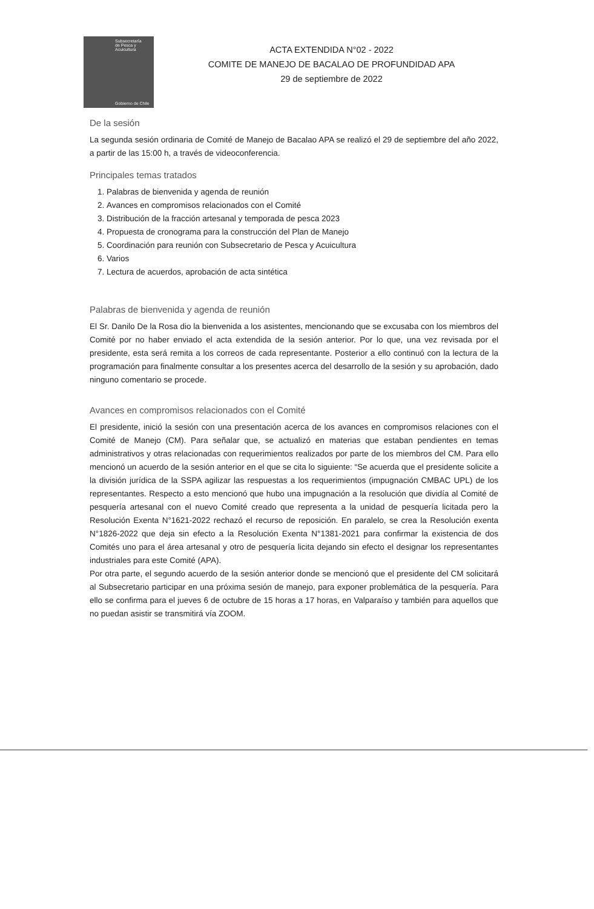Subsecretaría
de Pesca y
Acuicultura
Gobierno de Chile
ACTA EXTENDIDA N°02 - 2022
COMITE DE MANEJO DE BACALAO DE PROFUNDIDAD APA
29 de septiembre de 2022
De la sesión
La segunda sesión ordinaria de Comité de Manejo de Bacalao APA se realizó el 29 de septiembre del año 2022, a partir de las 15:00 h, a través de videoconferencia.
Principales temas tratados
1. Palabras de bienvenida y agenda de reunión
2. Avances en compromisos relacionados con el Comité
3. Distribución de la fracción artesanal y temporada de pesca 2023
4. Propuesta de cronograma para la construcción del Plan de Manejo
5. Coordinación para reunión con Subsecretario de Pesca y Acuicultura
6. Varios
7. Lectura de acuerdos, aprobación de acta sintética
Palabras de bienvenida y agenda de reunión
El Sr. Danilo De la Rosa dio la bienvenida a los asistentes, mencionando que se excusaba con los miembros del Comité por no haber enviado el acta extendida de la sesión anterior. Por lo que, una vez revisada por el presidente, esta será remita a los correos de cada representante. Posterior a ello continuó con la lectura de la programación para finalmente consultar a los presentes acerca del desarrollo de la sesión y su aprobación, dado ninguno comentario se procede.
Avances en compromisos relacionados con el Comité
El presidente, inició la sesión con una presentación acerca de los avances en compromisos relaciones con el Comité de Manejo (CM). Para señalar que, se actualizó en materias que estaban pendientes en temas administrativos y otras relacionadas con requerimientos realizados por parte de los miembros del CM. Para ello mencionó un acuerdo de la sesión anterior en el que se cita lo siguiente: “Se acuerda que el presidente solicite a la división jurídica de la SSPA agilizar las respuestas a los requerimientos (impugnación CMBAC UPL) de los representantes. Respecto a esto mencionó que hubo una impugnación a la resolución que dividía al Comité de pesquería artesanal con el nuevo Comité creado que representa a la unidad de pesquería licitada pero la Resolución Exenta N°1621-2022 rechazó el recurso de reposición. En paralelo, se crea la Resolución exenta N°1826-2022 que deja sin efecto a la Resolución Exenta N°1381-2021 para confirmar la existencia de dos Comités uno para el área artesanal y otro de pesquería licita dejando sin efecto el designar los representantes industriales para este Comité (APA).
Por otra parte, el segundo acuerdo de la sesión anterior donde se mencionó que el presidente del CM solicitará al Subsecretario participar en una próxima sesión de manejo, para exponer problemática de la pesquería. Para ello se confirma para el jueves 6 de octubre de 15 horas a 17 horas, en Valparaíso y también para aquellos que no puedan asistir se transmitirá vía ZOOM.